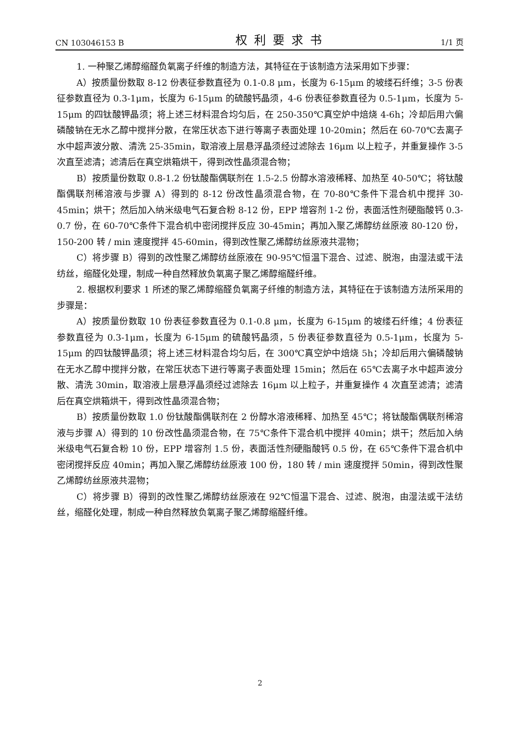CN 103046153 B 权利要求书 1/1 页
1. 一种聚乙烯醇缩醛负氧离子纤维的制造方法，其特征在于该制造方法采用如下步骤：
A）按质量份数取 8-12 份表征参数直径为 0.1-0.8 μm，长度为 6-15μm 的坡缕石纤维；3-5 份表征参数直径为 0.3-1μm，长度为 6-15μm 的硫酸钙晶须，4-6 份表征参数直径为 0.5-1μm，长度为 5-15μm 的四钛酸钾晶须；将上述三材料混合均匀后，在 250-350℃真空炉中焙烧 4-6h；冷却后用六偏磷酸钠在无水乙醇中搅拌分散，在常压状态下进行等离子表面处理 10-20min；然后在 60-70℃去离子水中超声波分散、清洗 25-35min，取溶液上层悬浮晶须经过滤除去 16μm 以上粒子，并重复操作 3-5 次直至滤清；滤清后在真空烘箱烘干，得到改性晶须混合物；
B）按质量份数取 0.8-1.2 份钛酸酯偶联剂在 1.5-2.5 份醇水溶液稀释、加热至 40-50℃；将钛酸酯偶联剂稀溶液与步骤 A）得到的 8-12 份改性晶须混合物，在 70-80℃条件下混合机中搅拌 30-45min；烘干；然后加入纳米级电气石复合粉 8-12 份，EPP 增容剂 1-2 份，表面活性剂硬脂酸钙 0.3-0.7 份，在 60-70℃条件下混合机中密闭搅拌反应 30-45min；再加入聚乙烯醇纺丝原液 80-120 份，150-200 转 / min 速度搅拌 45-60min，得到改性聚乙烯醇纺丝原液共混物；
C）将步骤 B）得到的改性聚乙烯醇纺丝原液在 90-95℃恒温下混合、过滤、脱泡，由湿法或干法纺丝，缩醛化处理，制成一种自然释放负氧离子聚乙烯醇缩醛纤维。
2. 根据权利要求 1 所述的聚乙烯醇缩醛负氧离子纤维的制造方法，其特征在于该制造方法所采用的步骤是：
A）按质量份数取 10 份表征参数直径为 0.1-0.8 μm，长度为 6-15μm 的坡缕石纤维；4 份表征参数直径为 0.3-1μm，长度为 6-15μm 的硫酸钙晶须，5 份表征参数直径为 0.5-1μm，长度为 5-15μm 的四钛酸钾晶须；将上述三材料混合均匀后，在 300℃真空炉中焙烧 5h；冷却后用六偏磷酸钠在无水乙醇中搅拌分散，在常压状态下进行等离子表面处理 15min；然后在 65℃去离子水中超声波分散、清洗 30min，取溶液上层悬浮晶须经过滤除去 16μm 以上粒子，并重复操作 4 次直至滤清；滤清后在真空烘箱烘干，得到改性晶须混合物；
B）按质量份数取 1.0 份钛酸酯偶联剂在 2 份醇水溶液稀释、加热至 45℃；将钛酸酯偶联剂稀溶液与步骤 A）得到的 10 份改性晶须混合物，在 75℃条件下混合机中搅拌 40min；烘干；然后加入纳米级电气石复合粉 10 份，EPP 增容剂 1.5 份，表面活性剂硬脂酸钙 0.5 份，在 65℃条件下混合机中密闭搅拌反应 40min；再加入聚乙烯醇纺丝原液 100 份，180 转 / min 速度搅拌 50min，得到改性聚乙烯醇纺丝原液共混物；
C）将步骤 B）得到的改性聚乙烯醇纺丝原液在 92℃恒温下混合、过滤、脱泡，由湿法或干法纺丝，缩醛化处理，制成一种自然释放负氧离子聚乙烯醇缩醛纤维。
2